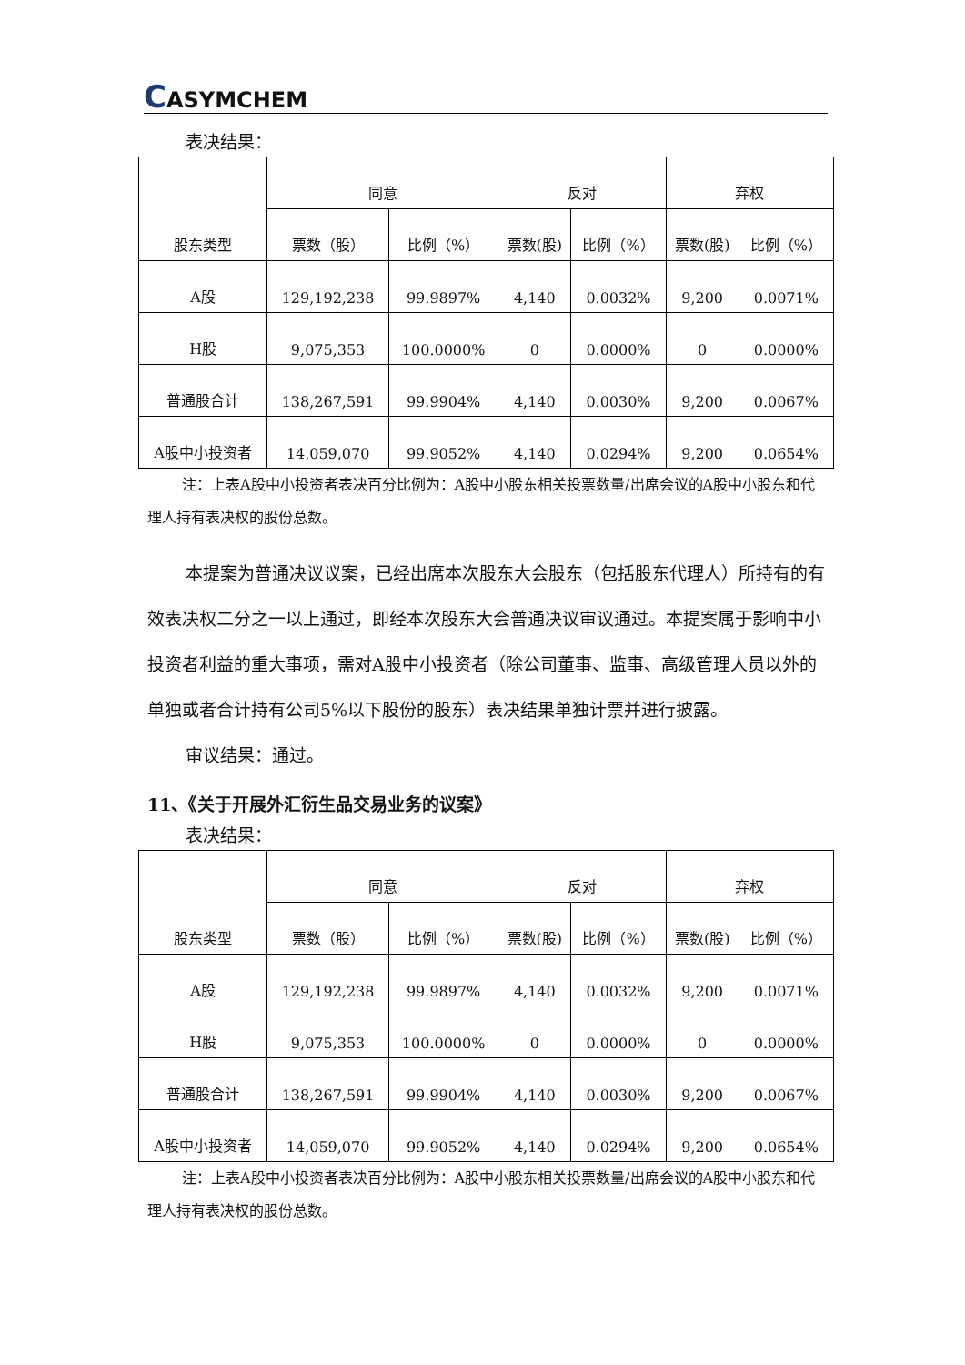CASYMCHEM
表决结果：
| 股东类型 | 同意 | | 反对 | | 弃权 | |
| --- | --- | --- | --- | --- | --- | --- |
| | 票数（股） | 比例（%） | 票数(股) | 比例（%） | 票数(股) | 比例（%） |
| A股 | 129,192,238 | 99.9897% | 4,140 | 0.0032% | 9,200 | 0.0071% |
| H股 | 9,075,353 | 100.0000% | 0 | 0.0000% | 0 | 0.0000% |
| 普通股合计 | 138,267,591 | 99.9904% | 4,140 | 0.0030% | 9,200 | 0.0067% |
| A股中小投资者 | 14,059,070 | 99.9052% | 4,140 | 0.0294% | 9,200 | 0.0654% |
注：上表A股中小投资者表决百分比例为：A股中小股东相关投票数量/出席会议的A股中小股东和代理人持有表决权的股份总数。
本提案为普通决议议案，已经出席本次股东大会股东（包括股东代理人）所持有的有效表决权二分之一以上通过，即经本次股东大会普通决议审议通过。本提案属于影响中小投资者利益的重大事项，需对A股中小投资者（除公司董事、监事、高级管理人员以外的单独或者合计持有公司5%以下股份的股东）表决结果单独计票并进行披露。
审议结果：通过。
11、《关于开展外汇衍生品交易业务的议案》
表决结果：
| 股东类型 | 同意 | | 反对 | | 弃权 | |
| --- | --- | --- | --- | --- | --- | --- |
| | 票数（股） | 比例（%） | 票数(股) | 比例（%） | 票数(股) | 比例（%） |
| A股 | 129,192,238 | 99.9897% | 4,140 | 0.0032% | 9,200 | 0.0071% |
| H股 | 9,075,353 | 100.0000% | 0 | 0.0000% | 0 | 0.0000% |
| 普通股合计 | 138,267,591 | 99.9904% | 4,140 | 0.0030% | 9,200 | 0.0067% |
| A股中小投资者 | 14,059,070 | 99.9052% | 4,140 | 0.0294% | 9,200 | 0.0654% |
注：上表A股中小投资者表决百分比例为：A股中小股东相关投票数量/出席会议的A股中小股东和代理人持有表决权的股份总数。